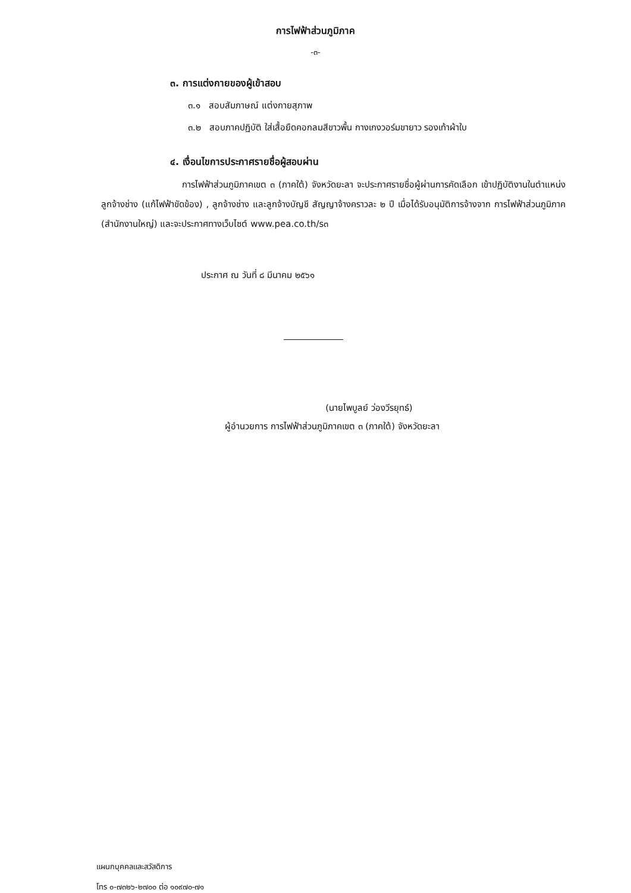การไฟฟ้าส่วนภูมิภาค
-๓-
๓. การแต่งกายของผู้เข้าสอบ
๓.๑ สอบสัมภาษณ์ แต่งกายสุภาพ
๓.๒ สอบภาคปฏิบัติ ใส่เสื้อยืดคอกลมสีขาวพื้น กางเกงวอร์มขายาว รองเท้าผ้าใบ
๔. เงื่อนไขการประกาศรายชื่อผู้สอบผ่าน
การไฟฟ้าส่วนภูมิภาคเขต ๓ (ภาคใต้) จังหวัดยะลา จะประกาศรายชื่อผู้ผ่านการคัดเลือก เข้าปฏิบัติงานในตำแหน่งลูกจ้างช่าง (แก้ไฟฟ้าขัดข้อง) , ลูกจ้างช่าง และลูกจ้างบัญชี สัญญาจ้างคราวละ ๒ ปี เมื่อได้รับอนุมัติการจ้างจาก การไฟฟ้าส่วนภูมิภาค (สำนักงานใหญ่) และจะประกาศทางเว็บไซต์ www.pea.co.th/s๓
ประกาศ ณ วันที่ ๘ มีนาคม ๒๕๖๑
(นายไพบูลย์ ว่องวีรยุทธ์)
ผู้อำนวยการ การไฟฟ้าส่วนภูมิภาคเขต ๓ (ภาคใต้) จังหวัดยะลา
แผนกบุคคลและสวัสดิการ
โทร ๐-๗๓๒๖-๒๗๐๐ ต่อ ๑๐๙๗๐-๗๑